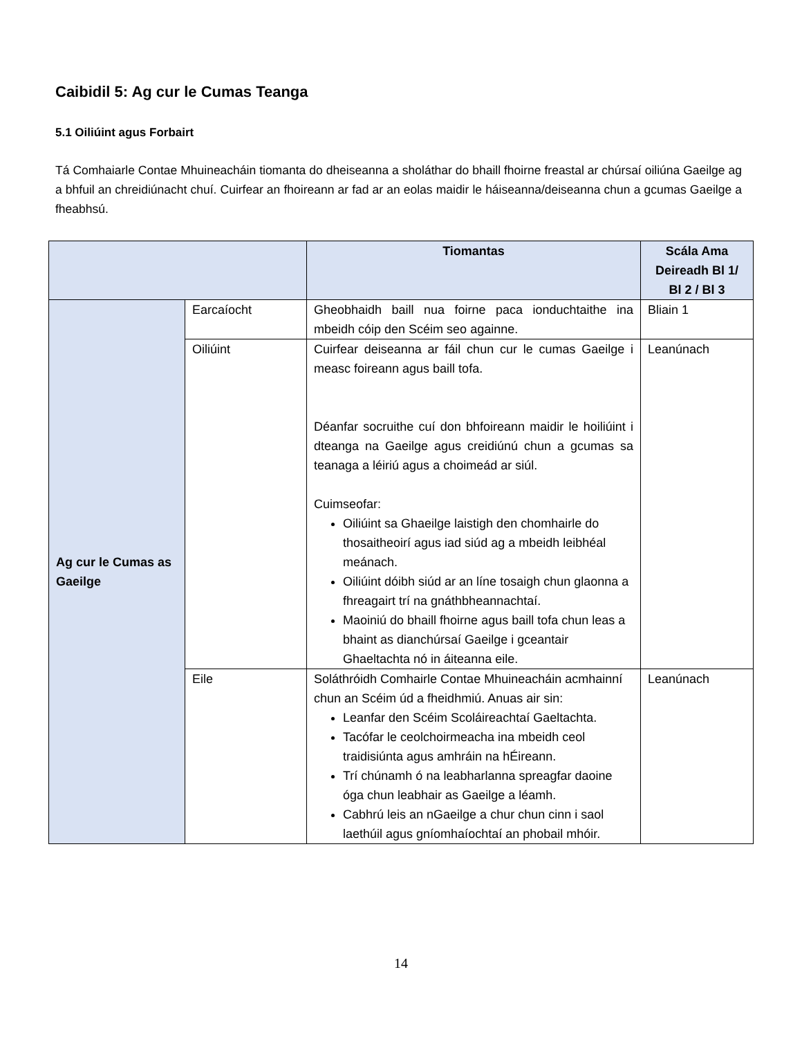Caibidil 5: Ag cur le Cumas Teanga
5.1 Oiliúint agus Forbairt
Tá Comhaiarle Contae Mhuineacháin tiomanta do dheiseanna a sholáthar do bhaill fhoirne freastal ar chúrsaí oiliúna Gaeilge ag a bhfuil an chreidiúnacht chuí. Cuirfear an fhoireann ar fad ar an eolas maidir le háiseanna/deiseanna chun a gcumas Gaeilge a fheabhsú.
| | | Tiomantas | Scála Ama Deireadh Bl 1/ Bl 2 / Bl 3 |
| --- | --- | --- | --- |
| Ag cur le Cumas as Gaeilge | Earcaíocht | Gheobhaidh baill nua foirne paca ionduchtaithe ina mbeidh cóip den Scéim seo againne. | Bliain 1 |
| | Oiliúint | Cuirfear deiseanna ar fáil chun cur le cumas Gaeilge i measc foireann agus baill tofa. Déanfar socruithe cuí don bhfoireann maidir le hoiliúint i dteanga na Gaeilge agus creidiúnú chun a gcumas sa teanaga a léiriú agus a choimeád ar siúl. Cuimseofar: Oiliúint sa Ghaeilge laistigh den chomhairle do thosaitheoirí agus iad siúd ag a mbeidh leibhéal meánach. Oiliúint dóibh siúd ar an líne tosaigh chun glaonna a fhreagairt trí na gnáthbheannachtaí. Maoiniú do bhaill fhoirne agus baill tofa chun leas a bhaint as dianchúrsaí Gaeilge i gceantair Ghaeltachta nó in áiteanna eile. | Leanúnach |
| | Eile | Soláthróidh Comhairle Contae Mhuineacháin acmhainní chun an Scéim úd a fheidhmiú. Anuas air sin: Leanfar den Scéim Scoláireachtaí Gaeltachta. Tacófar le ceolchoirmeacha ina mbeidh ceol traidisiúnta agus amhráin na hÉireann. Trí chúnamh ó na leabharlanna spreagfar daoine óga chun leabhair as Gaeilge a léamh. Cabhrú leis an nGaeilge a chur chun cinn i saol laethúil agus gníomhaíochtaí an phobail mhóir. | Leanúnach |
14